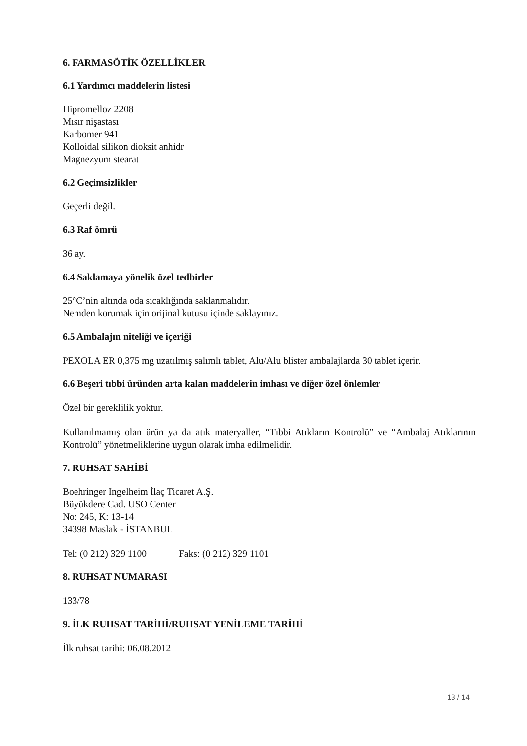6. FARMASÖTİK ÖZELLİKLER
6.1 Yardımcı maddelerin listesi
Hipromelloz 2208
Mısır nişastası
Karbomer 941
Kolloidal silikon dioksit anhidr
Magnezyum stearat
6.2 Geçimsizlikler
Geçerli değil.
6.3 Raf ömrü
36 ay.
6.4 Saklamaya yönelik özel tedbirler
25°C’nin altında oda sıcaklığında saklanmalıdır.
Nemden korumak için orijinal kutusu içinde saklayınız.
6.5 Ambalajın niteliği ve içeriği
PEXOLA ER 0,375 mg uzatılmış salımlı tablet, Alu/Alu blister ambalajlarda 30 tablet içerir.
6.6 Beşeri tıbbi üründen arta kalan maddelerin imhası ve diğer özel önlemler
Özel bir gereklilik yoktur.
Kullanılmamış olan ürün ya da atık materyaller, “Tıbbi Atıkların Kontrolü” ve “Ambalaj Atıklarının Kontrolü” yönetmeliklerine uygun olarak imha edilmelidir.
7. RUHSAT SAHİBİ
Boehringer Ingelheim İlaç Ticaret A.Ş.
Büyükdere Cad. USO Center
No: 245, K: 13-14
34398 Maslak - İSTANBUL
Tel: (0 212) 329 1100 Faks: (0 212) 329 1101
8. RUHSAT NUMARASI
133/78
9. İLK RUHSAT TARİHİ/RUHSAT YENİLEME TARİHİ
İlk ruhsat tarihi: 06.08.2012
13 / 14